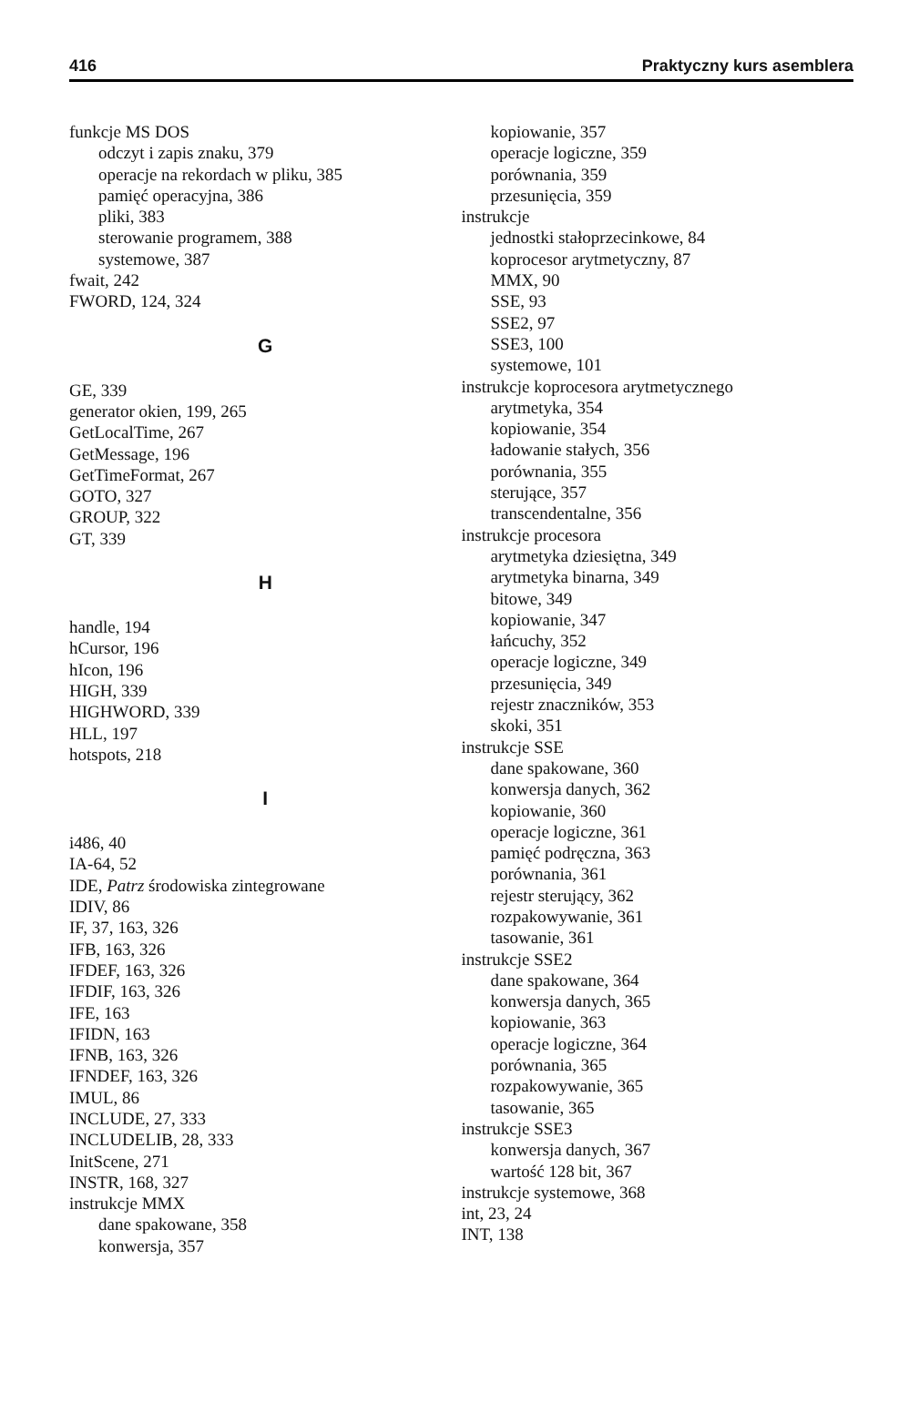416 Praktyczny kurs asemblera
funkcje MS DOS
odczyt i zapis znaku, 379
operacje na rekordach w pliku, 385
pamięć operacyjna, 386
pliki, 383
sterowanie programem, 388
systemowe, 387
fwait, 242
FWORD, 124, 324
G
GE, 339
generator okien, 199, 265
GetLocalTime, 267
GetMessage, 196
GetTimeFormat, 267
GOTO, 327
GROUP, 322
GT, 339
H
handle, 194
hCursor, 196
hIcon, 196
HIGH, 339
HIGHWORD, 339
HLL, 197
hotspots, 218
I
i486, 40
IA-64, 52
IDE, Patrz środowiska zintegrowane
IDIV, 86
IF, 37, 163, 326
IFB, 163, 326
IFDEF, 163, 326
IFDIF, 163, 326
IFE, 163
IFIDN, 163
IFNB, 163, 326
IFNDEF, 163, 326
IMUL, 86
INCLUDE, 27, 333
INCLUDELIB, 28, 333
InitScene, 271
INSTR, 168, 327
instrukcje MMX
dane spakowane, 358
konwersja, 357
kopiowanie, 357
operacje logiczne, 359
porównania, 359
przesunięcia, 359
instrukcje
jednostki stałoprzecinkowe, 84
koprocesor arytmetyczny, 87
MMX, 90
SSE, 93
SSE2, 97
SSE3, 100
systemowe, 101
instrukcje koprocesora arytmetycznego
arytmetyka, 354
kopiowanie, 354
ładowanie stałych, 356
porównania, 355
sterujące, 357
transcendentalne, 356
instrukcje procesora
arytmetyka dziesiętna, 349
arytmetyka binarna, 349
bitowe, 349
kopiowanie, 347
łańcuchy, 352
operacje logiczne, 349
przesunięcia, 349
rejestr znaczników, 353
skoki, 351
instrukcje SSE
dane spakowane, 360
konwersja danych, 362
kopiowanie, 360
operacje logiczne, 361
pamięć podręczna, 363
porównania, 361
rejestr sterujący, 362
rozpakowywanie, 361
tasowanie, 361
instrukcje SSE2
dane spakowane, 364
konwersja danych, 365
kopiowanie, 363
operacje logiczne, 364
porównania, 365
rozpakowywanie, 365
tasowanie, 365
instrukcje SSE3
konwersja danych, 367
wartość 128 bit, 367
instrukcje systemowe, 368
int, 23, 24
INT, 138